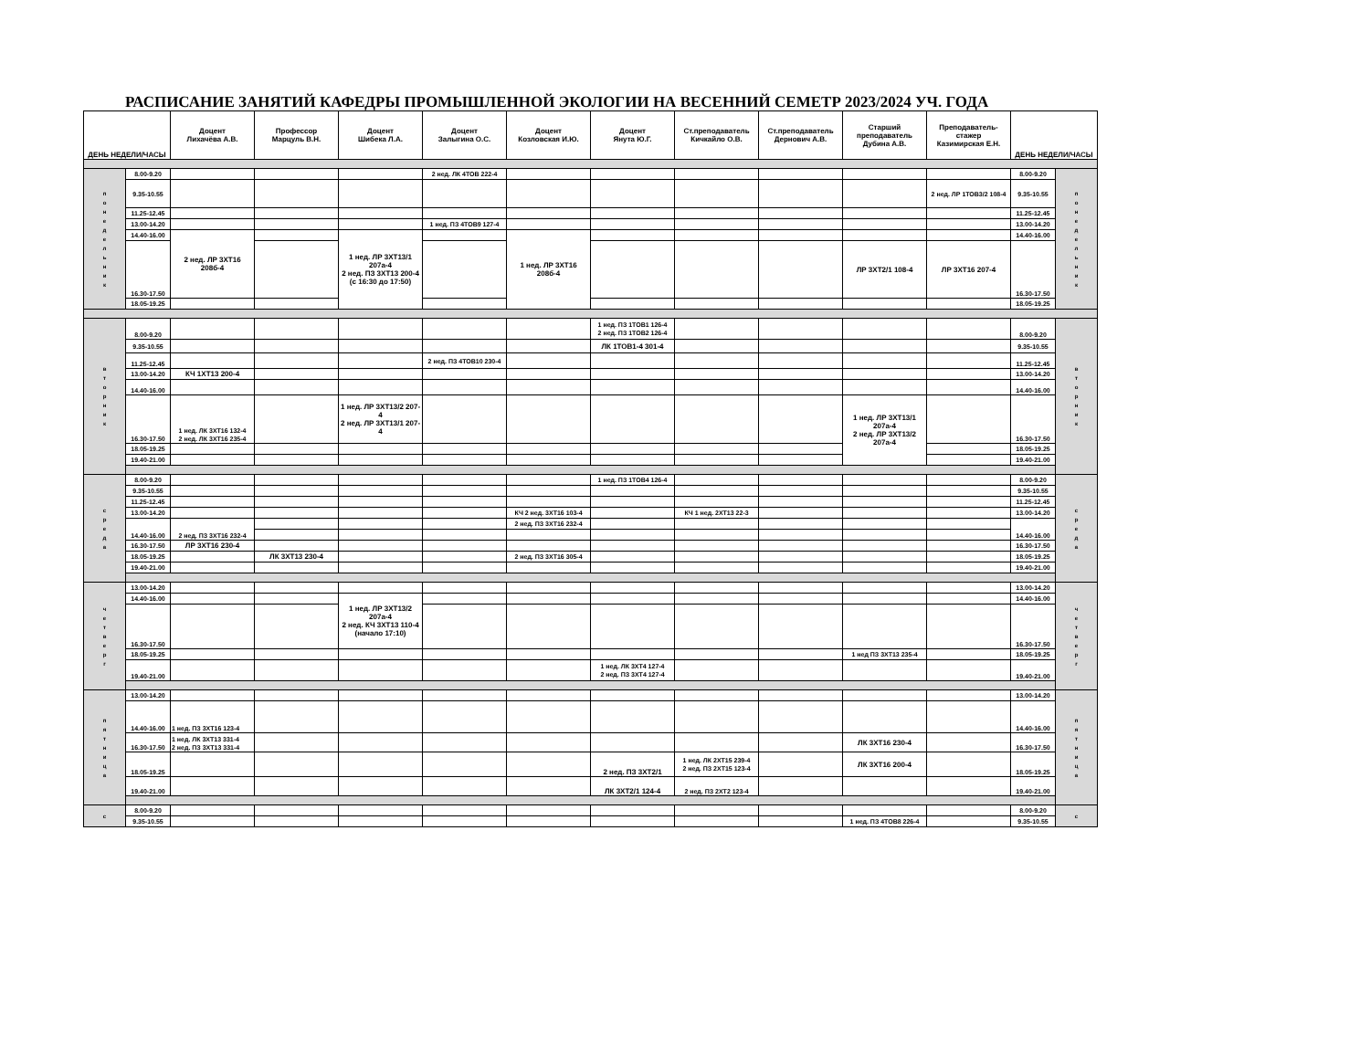РАСПИСАНИЕ ЗАНЯТИЙ КАФЕДРЫ ПРОМЫШЛЕННОЙ ЭКОЛОГИИ НА ВЕСЕННИЙ СЕМЕТР 2023/2024 УЧ. ГОДА
| ДЕНЬ НЕДЕЛИ/ЧАСЫ | | Доцент Лихачёва А.В. | Профессор Марцуль В.Н. | Доцент Шибека Л.А. | Доцент Залыгина О.С. | Доцент Козловская И.Ю. | Доцент Янута Ю.Г. | Ст.преподаватель Кичкайло О.В. | Ст.преподаватель Дернович А.В. | Старший преподаватель Дубина А.В. | Преподаватель-стажер Казимирская Е.Н. | ДЕНЬ НЕДЕЛИ/ЧАСЫ | |
| --- | --- | --- | --- | --- | --- | --- | --- | --- | --- | --- | --- | --- | --- |
| п о н е д е л ь н и к | 8.00-9.20 | | | | 2 нед. ЛК 4ТОВ 222-4 | | | | | | | 8.00-9.20 | п о н е д е л ь н и к |
| | 9.35-10.55 | | | | | | | | | | 2 нед. ЛР 1ТОВ3/2 108-4 | 9.35-10.55 | |
| | 11.25-12.45 | | | | | | | | | | | 11.25-12.45 | |
| | 13.00-14.20 | | | | 1 нед. ПЗ 4ТОВ9 127-4 | | | | | | | 13.00-14.20 | |
| | 14.40-16.00 | 2 нед. ЛР 3ХТ16 208б-4 | | 1 нед. ЛР 3ХТ13/1 207а-4 2 нед. ПЗ 3ХТ13 200-4 (с 16:30 до 17:50) | | 1 нед. ЛР 3ХТ16 208б-4 | | | | | | 14.40-16.00 | |
| | 16.30-17.50 | | | | | | | | | ЛР 3ХТ2/1 108-4 | ЛР 3ХТ16 207-4 | 16.30-17.50 | |
| | 18.05-19.25 | | | | | | | | | | | 18.05-19.25 | |
| в т о р н и к | 8.00-9.20 | | | | | | 1 нед. ПЗ 1ТОВ1 126-4 2 нед. ПЗ 1ТОВ2 126-4 | | | | | 8.00-9.20 | в т о р н и к |
| | 9.35-10.55 | | | | | | ЛК 1ТОВ1-4 301-4 | | | | | 9.35-10.55 | |
| | 11.25-12.45 | | | | 2 нед. ПЗ 4ТОВ10 230-4 | | | | | | | 11.25-12.45 | |
| | 13.00-14.20 | КЧ 1ХТ13 200-4 | | | | | | | | | | 13.00-14.20 | |
| | 14.40-16.00 | | | | | | | | | | | 14.40-16.00 | |
| | 16.30-17.50 | 1 нед. ЛК 3ХТ16 132-4 2 нед. ЛК 3ХТ16 235-4 | | 1 нед. ЛР 3ХТ13/2 207-4 2 нед. ЛР 3ХТ13/1 207-4 | | | | | | 1 нед. ЛР 3ХТ13/1 207а-4 2 нед. ЛР 3ХТ13/2 207а-4 | | 16.30-17.50 | |
| | 18.05-19.25 | | | | | | | | | | | 18.05-19.25 | |
| | 19.40-21.00 | | | | | | | | | | | 19.40-21.00 | |
| с р е д а | 8.00-9.20 | | | | | | 1 нед. ПЗ 1ТОВ4 126-4 | | | | | 8.00-9.20 | с р е д а |
| | 9.35-10.55 | | | | | | | | | | | 9.35-10.55 | |
| | 11.25-12.45 | | | | | | | | | | | 11.25-12.45 | |
| | 13.00-14.20 | | | | | КЧ 2 нед. 3ХТ16 103-4 | | КЧ 1 нед. 2ХТ13 22-3 | | | | 13.00-14.20 | |
| | 14.40-16.00 | 2 нед. ПЗ 3ХТ16 232-4 | | | | 2 нед. ПЗ 3ХТ16 232-4 | | | | | | 14.40-16.00 | |
| | 16.30-17.50 | ЛР 3ХТ16 230-4 | | | | | | | | | | 16.30-17.50 | |
| | 18.05-19.25 | | ЛК 3ХТ13 230-4 | | | 2 нед. ПЗ 3ХТ16 305-4 | | | | | | 18.05-19.25 | |
| | 19.40-21.00 | | | | | | | | | | | 19.40-21.00 | |
| ч е т в е р г | 13.00-14.20 | | | | | | | | | | | 13.00-14.20 | ч е т в е р г |
| | 14.40-16.00 | | | 1 нед. ЛР 3ХТ13/2 207а-4 2 нед. КЧ 3ХТ13 110-4 (начало 17:10) | | | | | | | | 14.40-16.00 | |
| | 16.30-17.50 | | | | | | | | | | | 16.30-17.50 | |
| | 18.05-19.25 | | | | | | | | | 1 нед ПЗ 3ХТ13 235-4 | | 18.05-19.25 | |
| | 19.40-21.00 | | | | | | 1 нед. ЛК 3ХТ4 127-4 2 нед. ПЗ 3ХТ4 127-4 | | | | | 19.40-21.00 | |
| п я т н и ц а | 13.00-14.20 | | | | | | | | | | | 13.00-14.20 | п я т н и ц а |
| | 14.40-16.00 | 1 нед. ПЗ 3ХТ16 123-4 | | | | | | | | | | 14.40-16.00 | |
| | 16.30-17.50 | 1 нед. ЛК 3ХТ13 331-4 2 нед. ПЗ 3ХТ13 331-4 | | | | | | | | ЛК 3ХТ16 230-4 | | 16.30-17.50 | |
| | 18.05-19.25 | | | | | | 2 нед. ПЗ 3ХТ2/1 | 1 нед. ЛК 2ХТ15 239-4 2 нед. ПЗ 2ХТ15 123-4 | | ЛК 3ХТ16 200-4 | | 18.05-19.25 | |
| | 19.40-21.00 | | | | | | ЛК 3ХТ2/1 124-4 | 2 нед. ПЗ 2ХТ2 123-4 | | | | 19.40-21.00 | |
| с | 8.00-9.20 | | | | | | | | | | | 8.00-9.20 | с |
| | 9.35-10.55 | | | | | | | | | 1 нед. ПЗ 4ТОВ8 226-4 | | 9.35-10.55 | |